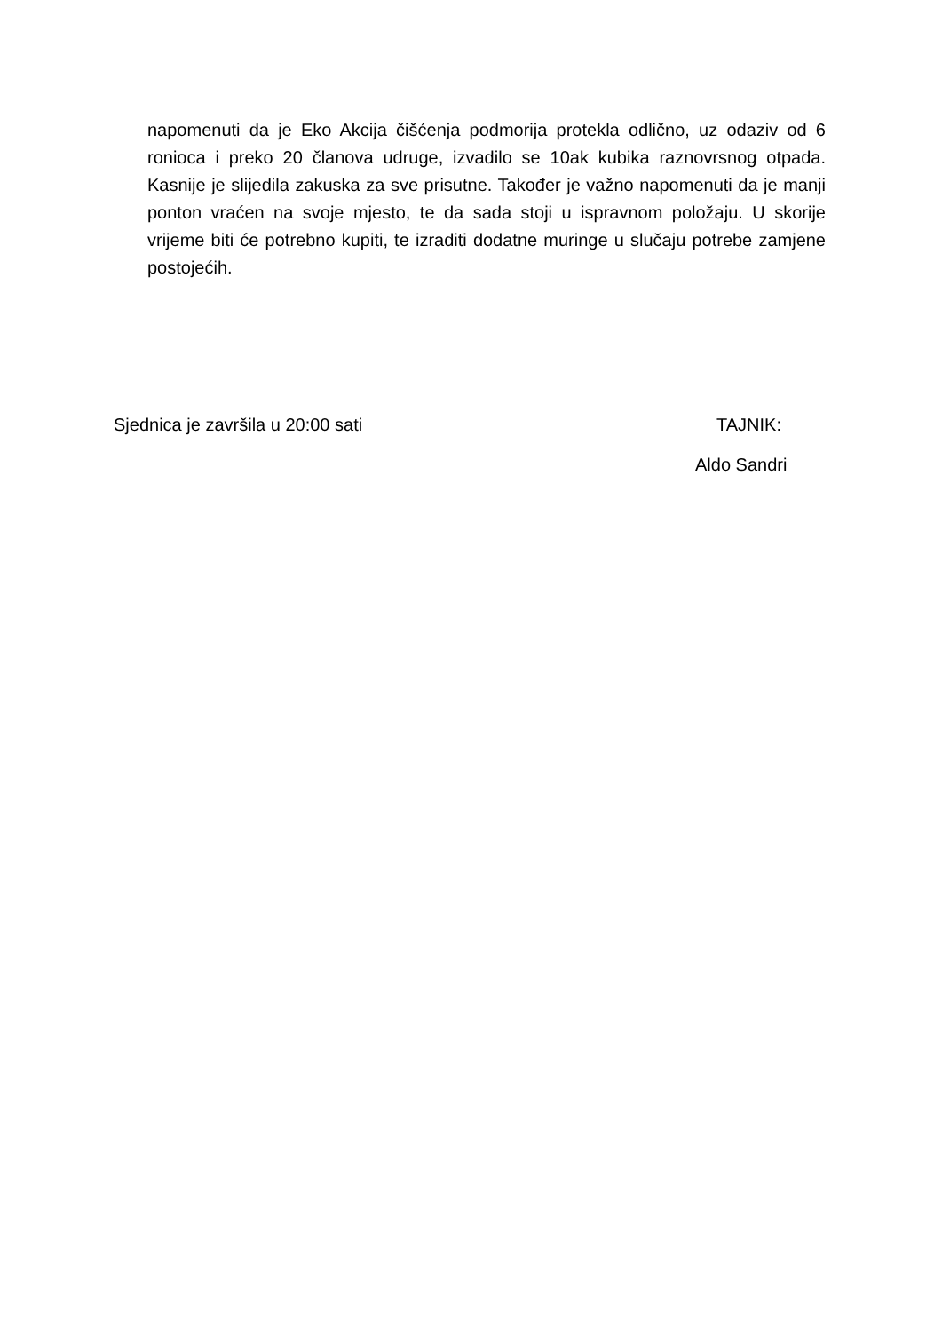napomenuti da je Eko Akcija čišćenja podmorija protekla odlično, uz odaziv od 6 ronioca i preko 20 članova udruge, izvadilo se 10ak kubika raznovrsnog otpada. Kasnije je slijedila zakuska za sve prisutne. Također je važno napomenuti da je manji ponton vraćen na svoje mjesto, te da sada stoji u ispravnom položaju. U skorije vrijeme biti će potrebno kupiti, te izraditi dodatne muringe u slučaju potrebe zamjene postojećih.
Sjednica je završila u 20:00 sati TAJNIK:
Aldo Sandri